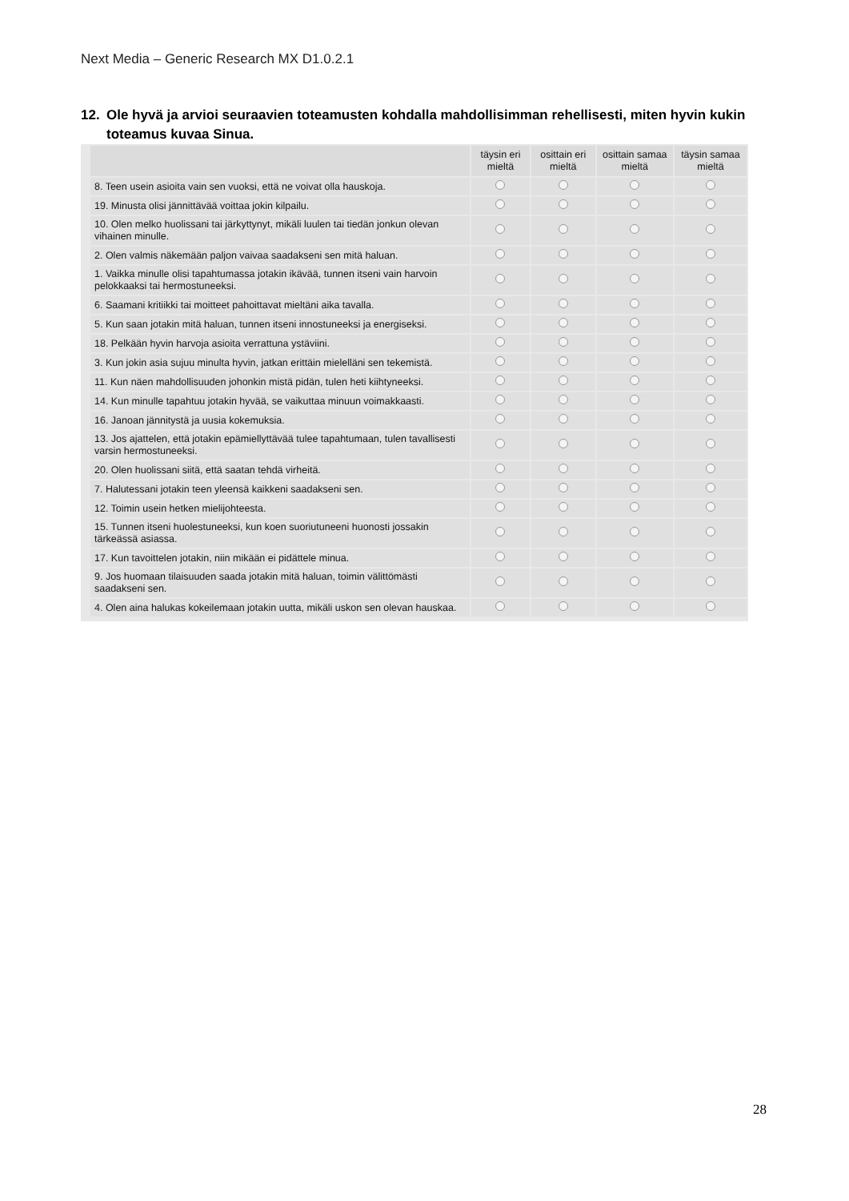Next Media – Generic Research MX D1.0.2.1
12. Ole hyvä ja arvioi seuraavien toteamusten kohdalla mahdollisimman rehellisesti, miten hyvin kukin
toteamus kuvaa Sinua.
| | täysin eri mieltä | osittain eri mieltä | osittain samaa mieltä | täysin samaa mieltä |
| --- | --- | --- | --- | --- |
| 8. Teen usein asioita vain sen vuoksi, että ne voivat olla hauskoja. | | | | |
| 19. Minusta olisi jännittävää voittaa jokin kilpailu. | | | | |
| 10. Olen melko huolissani tai järkyttynyt, mikäli luulen tai tiedän jonkun olevan vihainen minulle. | | | | |
| 2. Olen valmis näkemään paljon vaivaa saadakseni sen mitä haluan. | | | | |
| 1. Vaikka minulle olisi tapahtumassa jotakin ikävää, tunnen itseni vain harvoin pelokkaaksi tai hermostuneeksi. | | | | |
| 6. Saamani kritiikki tai moitteet pahoittavat mieltäni aika tavalla. | | | | |
| 5. Kun saan jotakin mitä haluan, tunnen itseni innostuneeksi ja energiseksi. | | | | |
| 18. Pelkään hyvin harvoja asioita verrattuna ystäviini. | | | | |
| 3. Kun jokin asia sujuu minulta hyvin, jatkan erittäin mielelläni sen tekemistä. | | | | |
| 11. Kun näen mahdollisuuden johonkin mistä pidän, tulen heti kiihtyneeksi. | | | | |
| 14. Kun minulle tapahtuu jotakin hyvää, se vaikuttaa minuun voimakkaasti. | | | | |
| 16. Janoan jännitystä ja uusia kokemuksia. | | | | |
| 13. Jos ajattelen, että jotakin epämiellyttävää tulee tapahtumaan, tulen tavallisesti varsin hermostuneeksi. | | | | |
| 20. Olen huolissani siitä, että saatan tehdä virheitä. | | | | |
| 7. Halutessani jotakin teen yleensä kaikkeni saadakseni sen. | | | | |
| 12. Toimin usein hetken mielijohteesta. | | | | |
| 15. Tunnen itseni huolestuneeksi, kun koen suoriutuneeni huonosti jossakin tärkeässä asiassa. | | | | |
| 17. Kun tavoittelen jotakin, niin mikään ei pidättele minua. | | | | |
| 9. Jos huomaan tilaisuuden saada jotakin mitä haluan, toimin välittömästi saadakseni sen. | | | | |
| 4. Olen aina halukas kokeilemaan jotakin uutta, mikäli uskon sen olevan hauskaa. | | | | |
28